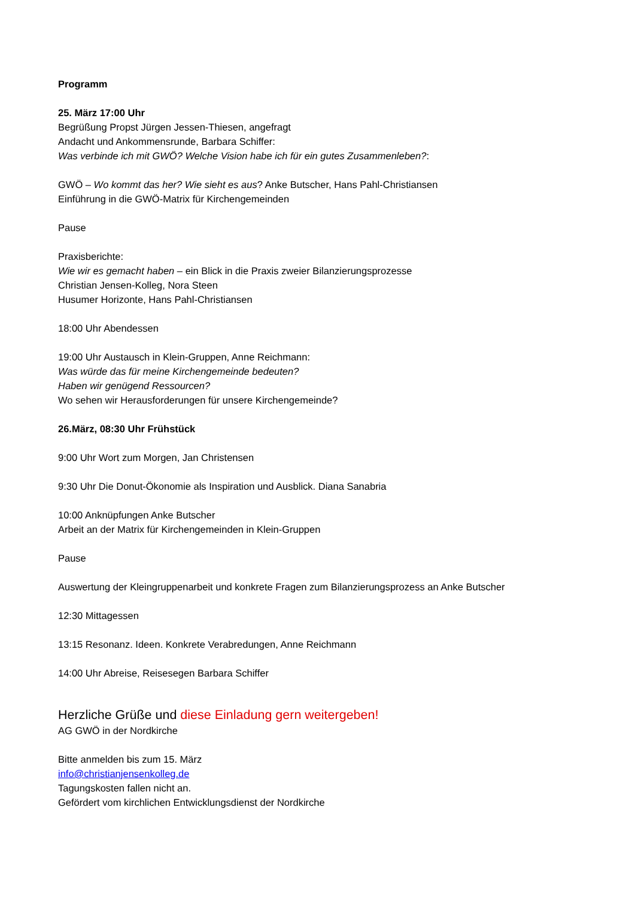Programm
25. März 17:00 Uhr
Begrüßung Propst Jürgen Jessen-Thiesen, angefragt
Andacht und Ankommensrunde, Barbara Schiffer:
Was verbinde ich mit GWÖ? Welche Vision habe ich für ein gutes Zusammenleben?:
GWÖ – Wo kommt das her? Wie sieht es aus? Anke Butscher, Hans Pahl-Christiansen
Einführung in die GWÖ-Matrix für Kirchengemeinden
Pause
Praxisberichte:
Wie wir es gemacht haben – ein Blick in die Praxis zweier Bilanzierungsprozesse
Christian Jensen-Kolleg, Nora Steen
Husumer Horizonte, Hans Pahl-Christiansen
18:00 Uhr Abendessen
19:00 Uhr Austausch in Klein-Gruppen, Anne Reichmann:
Was würde das für meine Kirchengemeinde bedeuten?
Haben wir genügend Ressourcen?
Wo sehen wir Herausforderungen für unsere Kirchengemeinde?
26.März, 08:30 Uhr Frühstück
9:00 Uhr Wort zum Morgen, Jan Christensen
9:30 Uhr Die Donut-Ökonomie als Inspiration und Ausblick. Diana Sanabria
10:00 Anknüpfungen Anke Butscher
Arbeit an der Matrix für Kirchengemeinden in Klein-Gruppen
Pause
Auswertung der Kleingruppenarbeit und konkrete Fragen zum Bilanzierungsprozess an Anke Butscher
12:30 Mittagessen
13:15 Resonanz. Ideen. Konkrete Verabredungen, Anne Reichmann
14:00 Uhr Abreise, Reisesegen Barbara Schiffer
Herzliche Grüße und diese Einladung gern weitergeben!
AG GWÖ in der Nordkirche
Bitte anmelden bis zum 15. März
info@christianjensenkolleg.de
Tagungskosten fallen nicht an.
Gefördert vom kirchlichen Entwicklungsdienst der Nordkirche